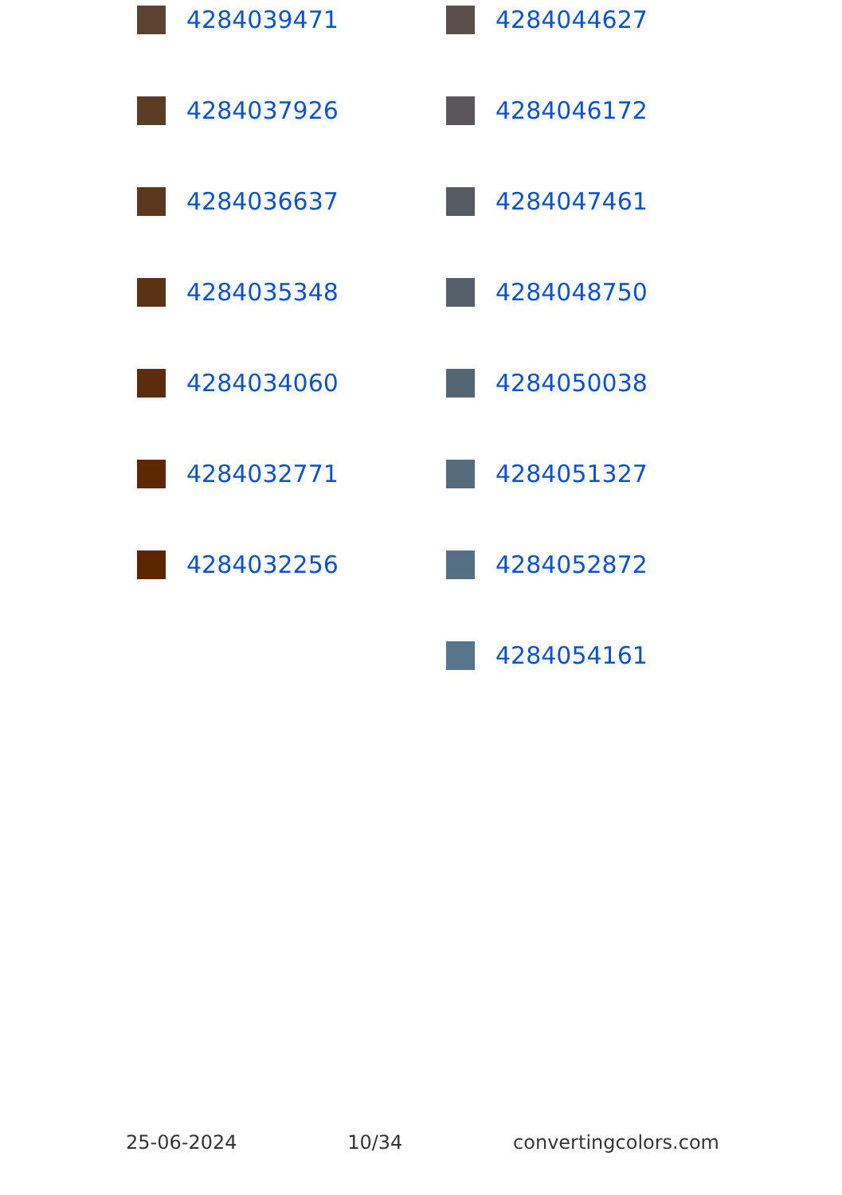4284039471
4284037926
4284036637
4284035348
4284034060
4284032771
4284032256
4284044627
4284046172
4284047461
4284048750
4284050038
4284051327
4284052872
4284054161
25-06-2024 10/34 convertingcolors.com